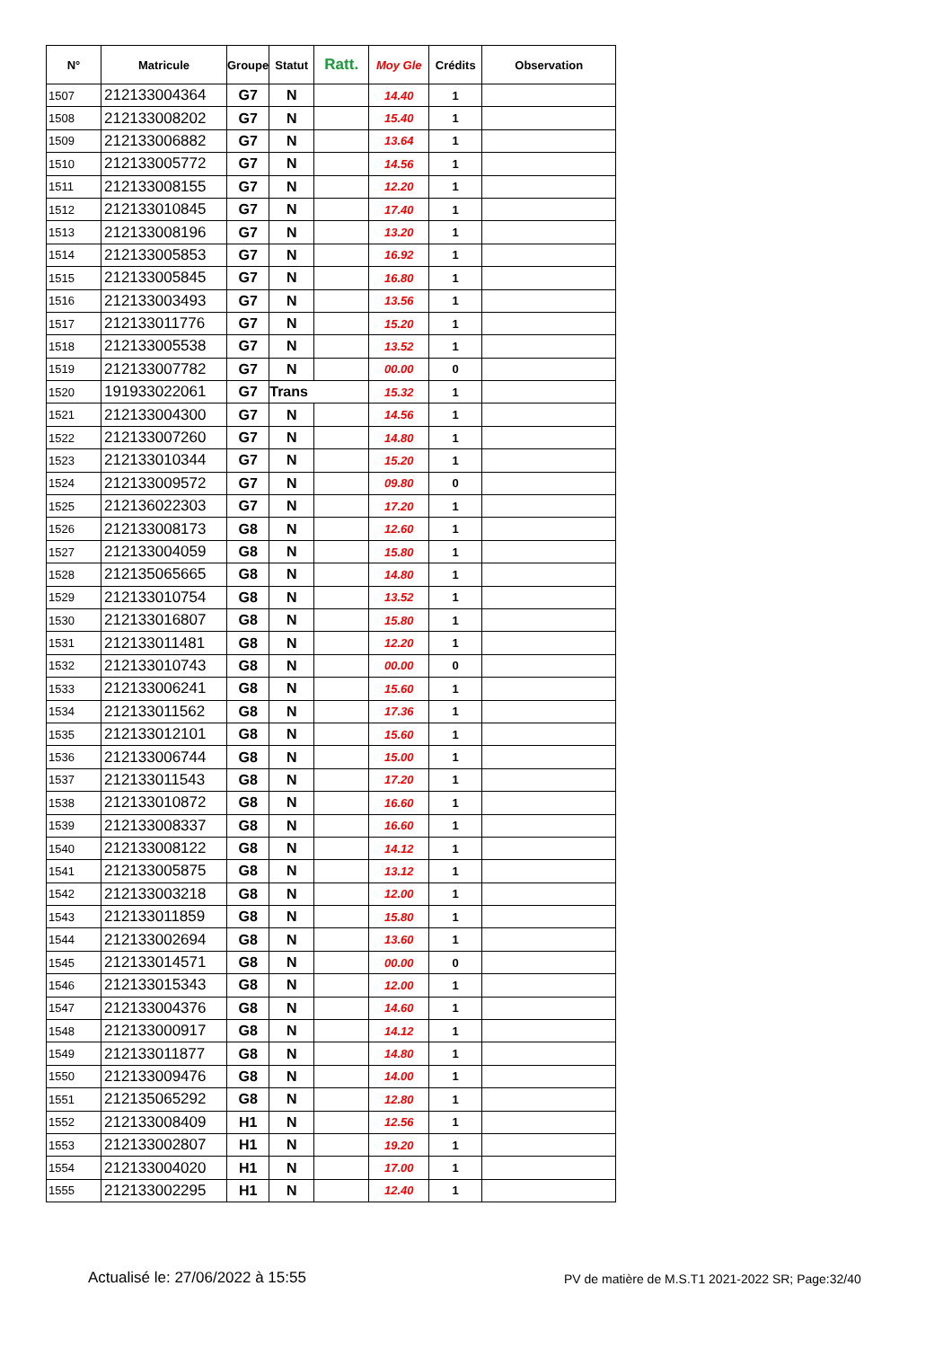| N° | Matricule | Groupe | Statut | Ratt. | Moy Gle | Crédits | Observation |
| --- | --- | --- | --- | --- | --- | --- | --- |
| 1507 | 212133004364 | G7 | N | | 14.40 | 1 | |
| 1508 | 212133008202 | G7 | N | | 15.40 | 1 | |
| 1509 | 212133006882 | G7 | N | | 13.64 | 1 | |
| 1510 | 212133005772 | G7 | N | | 14.56 | 1 | |
| 1511 | 212133008155 | G7 | N | | 12.20 | 1 | |
| 1512 | 212133010845 | G7 | N | | 17.40 | 1 | |
| 1513 | 212133008196 | G7 | N | | 13.20 | 1 | |
| 1514 | 212133005853 | G7 | N | | 16.92 | 1 | |
| 1515 | 212133005845 | G7 | N | | 16.80 | 1 | |
| 1516 | 212133003493 | G7 | N | | 13.56 | 1 | |
| 1517 | 212133011776 | G7 | N | | 15.20 | 1 | |
| 1518 | 212133005538 | G7 | N | | 13.52 | 1 | |
| 1519 | 212133007782 | G7 | N | | 00.00 | 0 | |
| 1520 | 191933022061 | G7 | Trans | | 15.32 | 1 | |
| 1521 | 212133004300 | G7 | N | | 14.56 | 1 | |
| 1522 | 212133007260 | G7 | N | | 14.80 | 1 | |
| 1523 | 212133010344 | G7 | N | | 15.20 | 1 | |
| 1524 | 212133009572 | G7 | N | | 09.80 | 0 | |
| 1525 | 212136022303 | G7 | N | | 17.20 | 1 | |
| 1526 | 212133008173 | G8 | N | | 12.60 | 1 | |
| 1527 | 212133004059 | G8 | N | | 15.80 | 1 | |
| 1528 | 212135065665 | G8 | N | | 14.80 | 1 | |
| 1529 | 212133010754 | G8 | N | | 13.52 | 1 | |
| 1530 | 212133016807 | G8 | N | | 15.80 | 1 | |
| 1531 | 212133011481 | G8 | N | | 12.20 | 1 | |
| 1532 | 212133010743 | G8 | N | | 00.00 | 0 | |
| 1533 | 212133006241 | G8 | N | | 15.60 | 1 | |
| 1534 | 212133011562 | G8 | N | | 17.36 | 1 | |
| 1535 | 212133012101 | G8 | N | | 15.60 | 1 | |
| 1536 | 212133006744 | G8 | N | | 15.00 | 1 | |
| 1537 | 212133011543 | G8 | N | | 17.20 | 1 | |
| 1538 | 212133010872 | G8 | N | | 16.60 | 1 | |
| 1539 | 212133008337 | G8 | N | | 16.60 | 1 | |
| 1540 | 212133008122 | G8 | N | | 14.12 | 1 | |
| 1541 | 212133005875 | G8 | N | | 13.12 | 1 | |
| 1542 | 212133003218 | G8 | N | | 12.00 | 1 | |
| 1543 | 212133011859 | G8 | N | | 15.80 | 1 | |
| 1544 | 212133002694 | G8 | N | | 13.60 | 1 | |
| 1545 | 212133014571 | G8 | N | | 00.00 | 0 | |
| 1546 | 212133015343 | G8 | N | | 12.00 | 1 | |
| 1547 | 212133004376 | G8 | N | | 14.60 | 1 | |
| 1548 | 212133000917 | G8 | N | | 14.12 | 1 | |
| 1549 | 212133011877 | G8 | N | | 14.80 | 1 | |
| 1550 | 212133009476 | G8 | N | | 14.00 | 1 | |
| 1551 | 212135065292 | G8 | N | | 12.80 | 1 | |
| 1552 | 212133008409 | H1 | N | | 12.56 | 1 | |
| 1553 | 212133002807 | H1 | N | | 19.20 | 1 | |
| 1554 | 212133004020 | H1 | N | | 17.00 | 1 | |
| 1555 | 212133002295 | H1 | N | | 12.40 | 1 | |
Actualisé le: 27/06/2022 à 15:55 PV de matière de M.S.T1 2021-2022 SR; Page:32/40